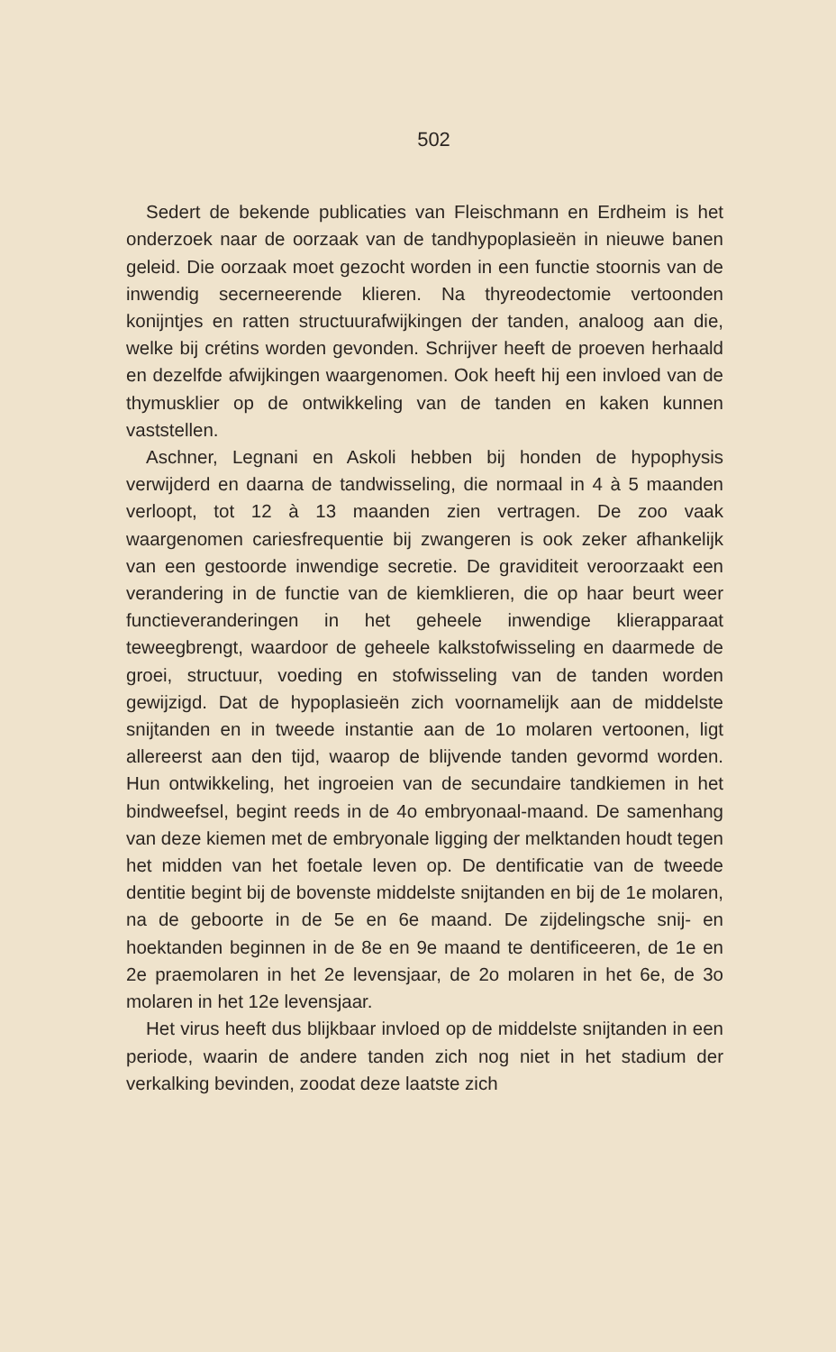502
Sedert de bekende publicaties van Fleischmann en Erdheim is het onderzoek naar de oorzaak van de tandhypoplasieën in nieuwe banen geleid. Die oorzaak moet gezocht worden in een functie stoornis van de inwendig secerneerende klieren. Na thyreodectomie vertoonden konijntjes en ratten structuurafwijkingen der tanden, analoog aan die, welke bij crétins worden gevonden. Schrijver heeft de proeven herhaald en dezelfde afwijkingen waargenomen. Ook heeft hij een invloed van de thymusklier op de ontwikkeling van de tanden en kaken kunnen vaststellen.
Aschner, Legnani en Askoli hebben bij honden de hypophysis verwijderd en daarna de tandwisseling, die normaal in 4 à 5 maanden verloopt, tot 12 à 13 maanden zien vertragen. De zoo vaak waargenomen cariesfrequentie bij zwangeren is ook zeker afhankelijk van een gestoorde inwendige secretie. De graviditeit veroorzaakt een verandering in de functie van de kiemklieren, die op haar beurt weer functieveranderingen in het geheele inwendige klierapparaat teweegbrengt, waardoor de geheele kalkstofwisseling en daarmede de groei, structuur, voeding en stofwisseling van de tanden worden gewijzigd. Dat de hypoplasieën zich voornamelijk aan de middelste snijtanden en in tweede instantie aan de 1o molaren vertoonen, ligt allereerst aan den tijd, waarop de blijvende tanden gevormd worden. Hun ontwikkeling, het ingroeien van de secundaire tandkiemen in het bindweefsel, begint reeds in de 4o embryonaal-maand. De samenhang van deze kiemen met de embryonale ligging der melktanden houdt tegen het midden van het foetale leven op. De dentificatie van de tweede dentitie begint bij de bovenste middelste snijtanden en bij de 1e molaren, na de geboorte in de 5e en 6e maand. De zijdelingsche snij- en hoektanden beginnen in de 8e en 9e maand te dentificeeren, de 1e en 2e praemolaren in het 2e levensjaar, de 2o molaren in het 6e, de 3o molaren in het 12e levensjaar.
Het virus heeft dus blijkbaar invloed op de middelste snijtanden in een periode, waarin de andere tanden zich nog niet in het stadium der verkalking bevinden, zoodat deze laatste zich